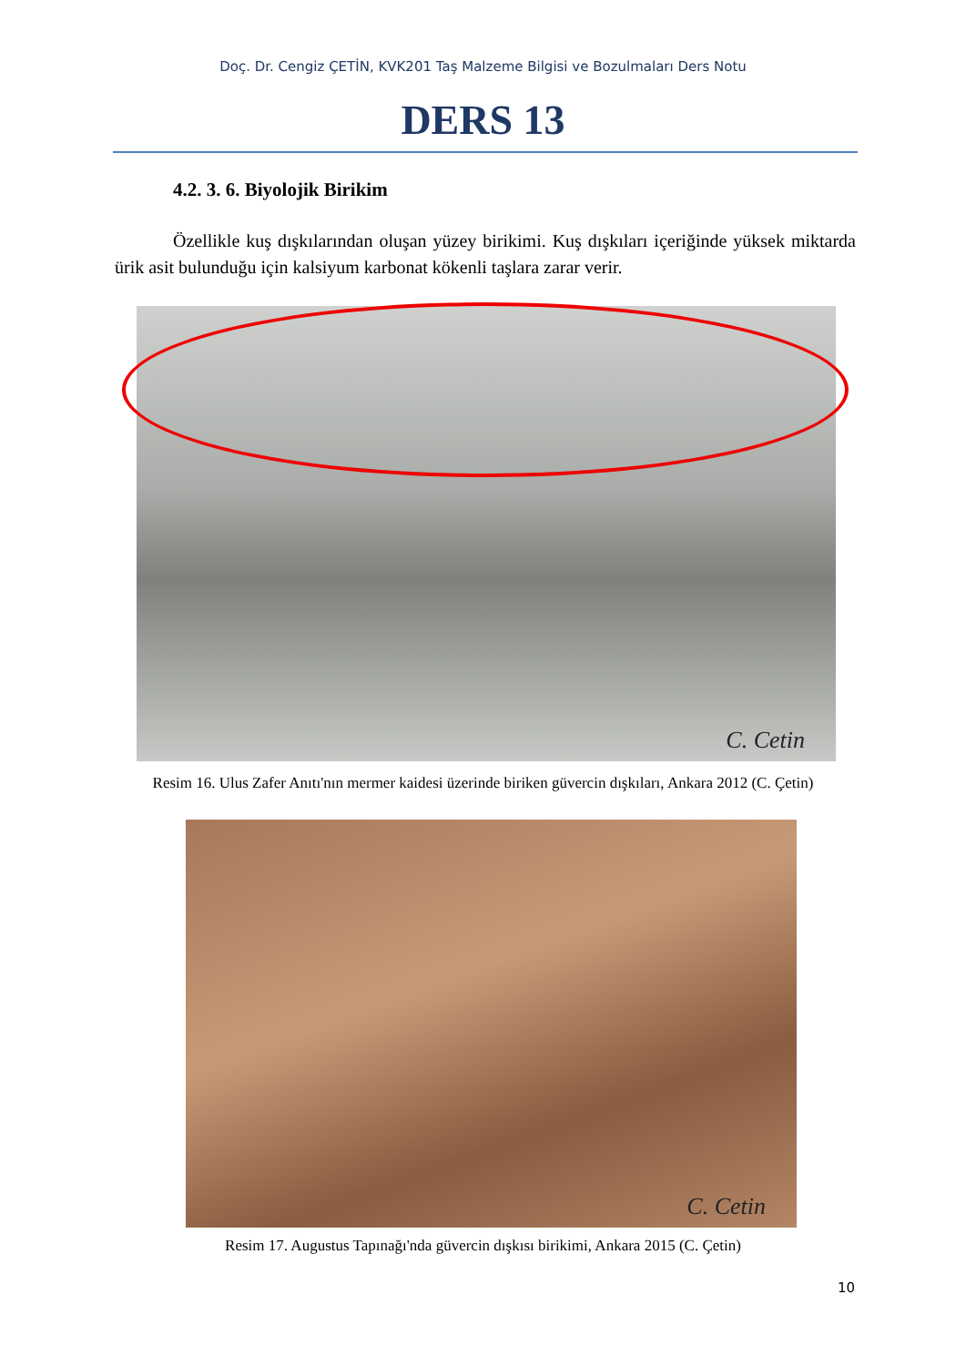Doç. Dr. Cengiz ÇETİN, KVK201 Taş Malzeme Bilgisi ve Bozulmaları Ders Notu
DERS 13
4.2. 3. 6. Biyolojik Birikim
Özellikle kuş dışkılarından oluşan yüzey birikimi. Kuş dışkıları içeriğinde yüksek miktarda ürik asit bulunduğu için kalsiyum karbonat kökenli taşlara zarar verir.
C. Cetin
Resim 16. Ulus Zafer Anıtı'nın mermer kaidesi üzerinde biriken güvercin dışkıları, Ankara 2012 (C. Çetin)
C. Cetin
Resim 17. Augustus Tapınağı'nda güvercin dışkısı birikimi, Ankara 2015 (C. Çetin)
10